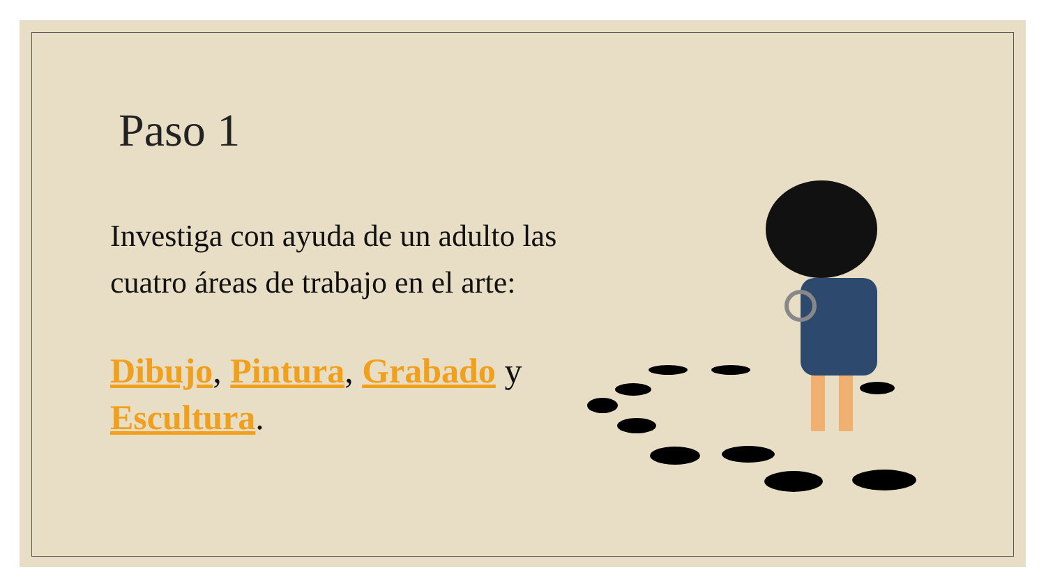Paso 1
Investiga con ayuda de un adulto las cuatro áreas de trabajo en el arte:
Dibujo, Pintura, Grabado y Escultura.